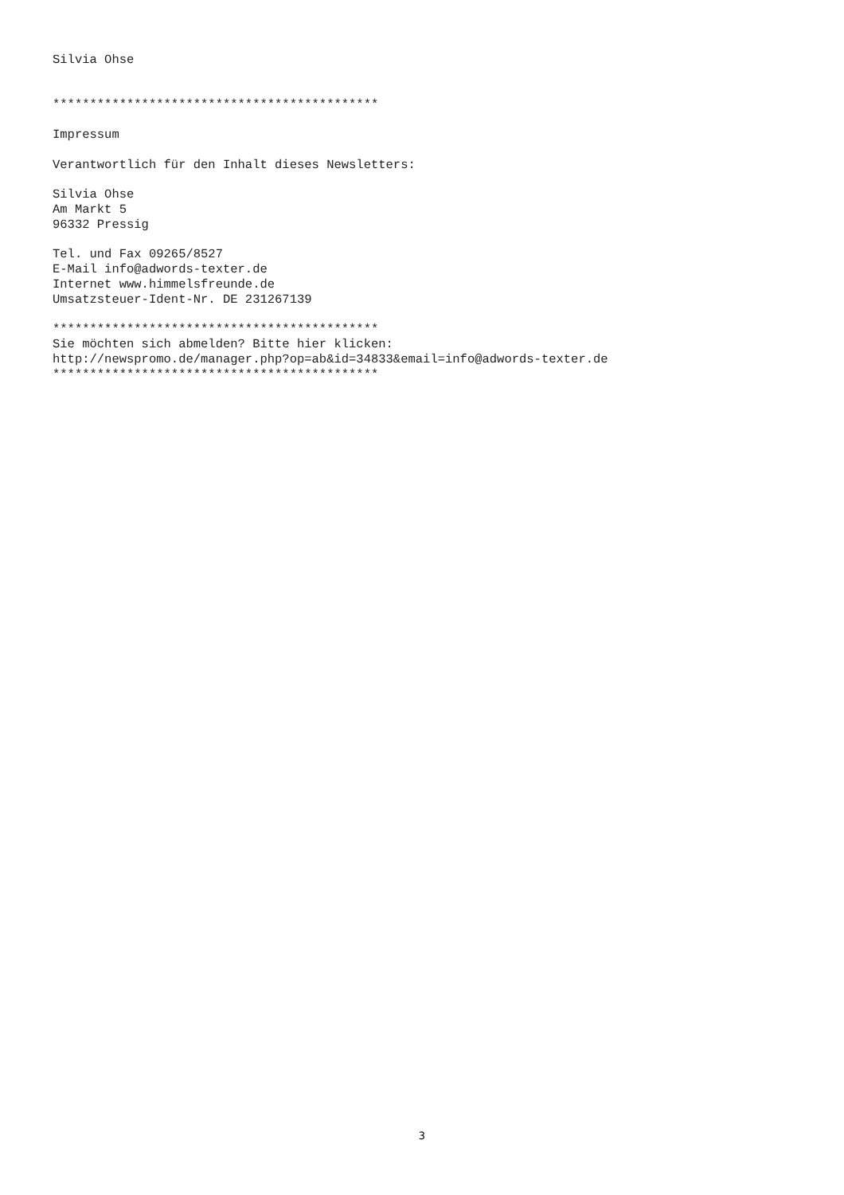Silvia Ohse


********************************************

Impressum

Verantwortlich für den Inhalt dieses Newsletters:

Silvia Ohse
Am Markt 5
96332 Pressig

Tel. und Fax 09265/8527
E-Mail info@adwords-texter.de
Internet www.himmelsfreunde.de
Umsatzsteuer-Ident-Nr. DE 231267139

********************************************
Sie möchten sich abmelden? Bitte hier klicken:
http://newspromo.de/manager.php?op=ab&id=34833&email=info@adwords-texter.de
********************************************
3